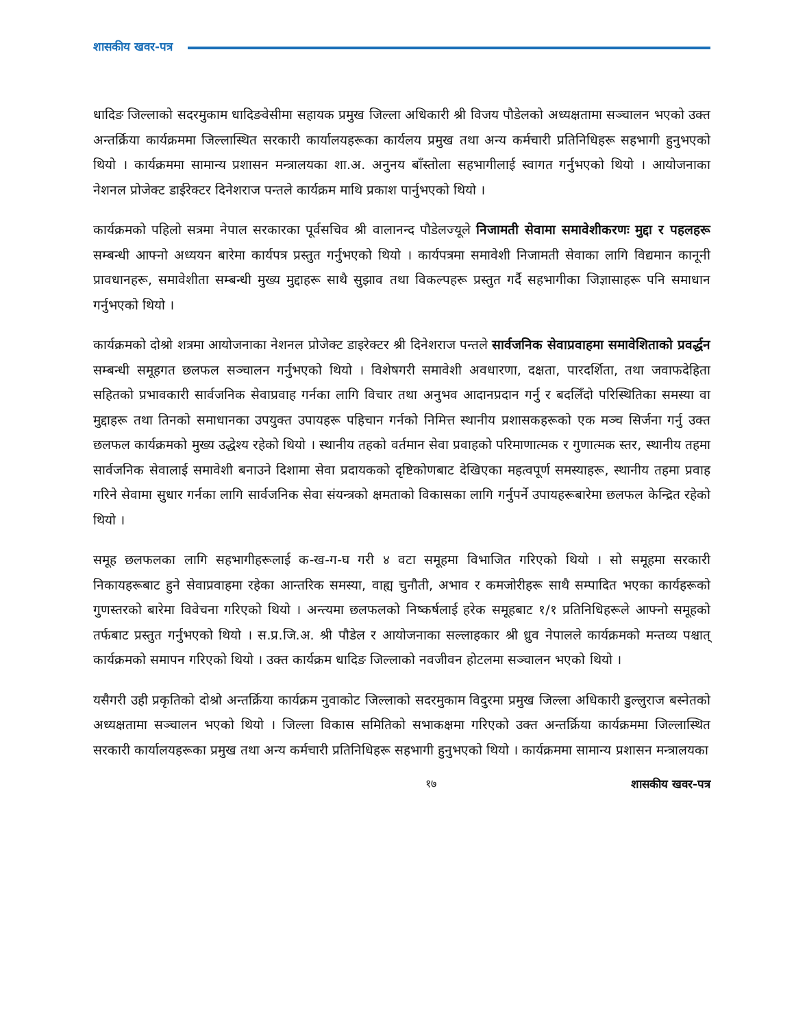शासकीय खवर-पत्र
धादिङ जिल्लाको सदरमुकाम धादिङवेसीमा सहायक प्रमुख जिल्ला अधिकारी श्री विजय पौडेलको अध्यक्षतामा सञ्चालन भएको उक्त अन्तर्क्रिया कार्यक्रममा जिल्लास्थित सरकारी कार्यालयहरूका कार्यलय प्रमुख तथा अन्य कर्मचारी प्रतिनिधिहरू सहभागी हुनुभएको थियो । कार्यक्रममा सामान्य प्रशासन मन्त्रालयका शा.अ. अनुनय बाँस्तोला सहभागीलाई स्वागत गर्नुभएको थियो । आयोजनाका नेशनल प्रोजेक्ट डाईरेक्टर दिनेशराज पन्तले कार्यक्रम माथि प्रकाश पार्नुभएको थियो ।
कार्यक्रमको पहिलो सत्रमा नेपाल सरकारका पूर्वसचिव श्री वालानन्द पौडेलज्यूले निजामती सेवामा समावेशीकरणः मुद्दा र पहलहरू सम्बन्धी आफ्नो अध्ययन बारेमा कार्यपत्र प्रस्तुत गर्नुभएको थियो । कार्यपत्रमा समावेशी निजामती सेवाका लागि विद्यमान कानूनी प्रावधानहरू, समावेशीता सम्बन्धी मुख्य मुद्दाहरू साथै सुझाव तथा विकल्पहरू प्रस्तुत गर्दै सहभागीका जिज्ञासाहरू पनि समाधान गर्नुभएको थियो ।
कार्यक्रमको दोश्रो शत्रमा आयोजनाका नेशनल प्रोजेक्ट डाइरेक्टर श्री दिनेशराज पन्तले सार्वजनिक सेवाप्रवाहमा समावेशिताको प्रवर्द्धन सम्बन्धी समूहगत छलफल सञ्चालन गर्नुभएको थियो । विशेषगरी समावेशी अवधारणा, दक्षता, पारदर्शिता, तथा जवाफदेहिता सहितको प्रभावकारी सार्वजनिक सेवाप्रवाह गर्नका लागि विचार तथा अनुभव आदानप्रदान गर्नु र बदलिँदो परिस्थितिका समस्या वा मुद्दाहरू तथा तिनको समाधानका उपयुक्त उपायहरू पहिचान गर्नको निमित्त स्थानीय प्रशासकहरूको एक मञ्च सिर्जना गर्नु उक्त छलफल कार्यक्रमको मुख्य उद्धेश्य रहेको थियो । स्थानीय तहको वर्तमान सेवा प्रवाहको परिमाणात्मक र गुणात्मक स्तर, स्थानीय तहमा सार्वजनिक सेवालाई समावेशी बनाउने दिशामा सेवा प्रदायकको दृष्टिकोणबाट देखिएका महत्वपूर्ण समस्याहरू, स्थानीय तहमा प्रवाह गरिने सेवामा सुधार गर्नका लागि सार्वजनिक सेवा संयन्त्रको क्षमताको विकासका लागि गर्नुपर्ने उपायहरूबारेमा छलफल केन्द्रित रहेको थियो ।
समूह छलफलका लागि सहभागीहरूलाई क-ख-ग-घ गरी ४ वटा समूहमा विभाजित गरिएको थियो । सो समूहमा सरकारी निकायहरूबाट हुने सेवाप्रवाहमा रहेका आन्तरिक समस्या, वाह्य चुनौती, अभाव र कमजोरीहरू साथै सम्पादित भएका कार्यहरूको गुणस्तरको बारेमा विवेचना गरिएको थियो । अन्त्यमा छलफलको निष्कर्षलाई हरेक समूहबाट १/१ प्रतिनिधिहरूले आफ्नो समूहको तर्फबाट प्रस्तुत गर्नुभएको थियो । स.प्र.जि.अ. श्री पौडेल र आयोजनाका सल्लाहकार श्री ध्रुव नेपालले कार्यक्रमको मन्तव्य पश्चात् कार्यक्रमको समापन गरिएको थियो । उक्त कार्यक्रम धादिङ जिल्लाको नवजीवन होटलमा सञ्चालन भएको थियो ।
यसैगरी उही प्रकृतिको दोश्रो अन्तर्क्रिया कार्यक्रम नुवाकोट जिल्लाको सदरमुकाम विदुरमा प्रमुख जिल्ला अधिकारी डुल्लुराज बस्नेतको अध्यक्षतामा सञ्चालन भएको थियो । जिल्ला विकास समितिको सभाकक्षमा गरिएको उक्त अन्तर्क्रिया कार्यक्रममा जिल्लास्थित सरकारी कार्यालयहरूका प्रमुख तथा अन्य कर्मचारी प्रतिनिधिहरू सहभागी हुनुभएको थियो । कार्यक्रममा सामान्य प्रशासन मन्त्रालयका
१७ शासकीय खवर-पत्र